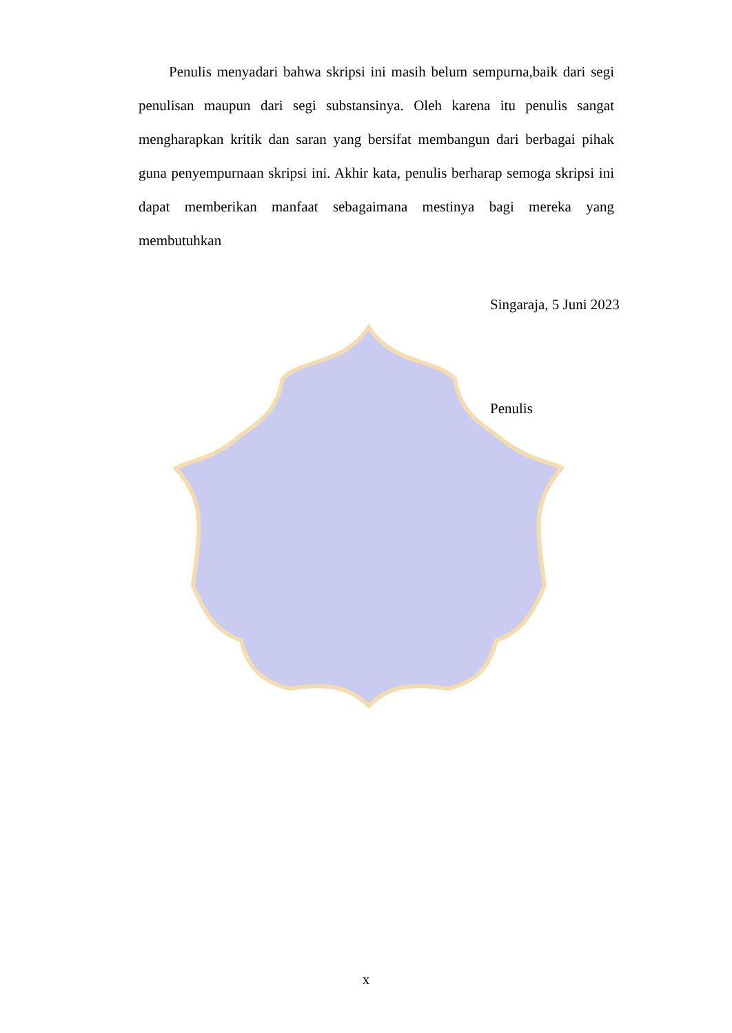Penulis menyadari bahwa skripsi ini masih belum sempurna,baik dari segi penulisan maupun dari segi substansinya. Oleh karena itu penulis sangat mengharapkan kritik dan saran yang bersifat membangun dari berbagai pihak guna penyempurnaan skripsi ini. Akhir kata, penulis berharap semoga skripsi ini dapat memberikan manfaat sebagaimana mestinya bagi mereka yang membutuhkan
Singaraja, 5 Juni 2023
Penulis
x